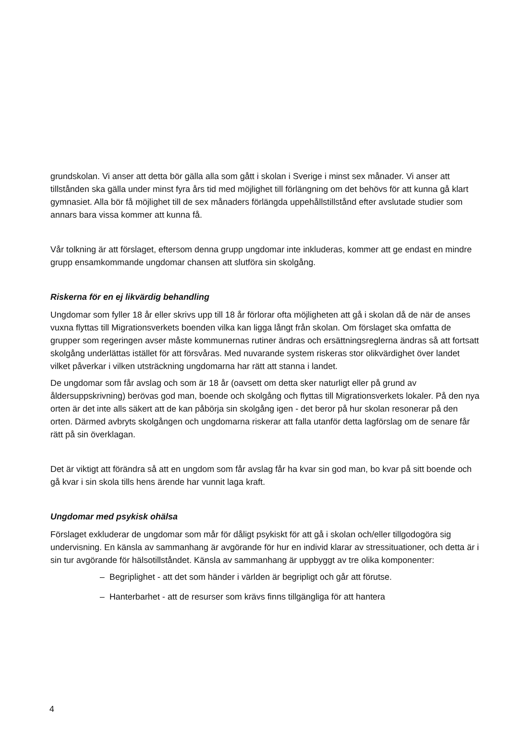grundskolan. Vi anser att detta bör gälla alla som gått i skolan i Sverige i minst sex månader. Vi anser att tillstånden ska gälla under minst fyra års tid med möjlighet till förlängning om det behövs för att kunna gå klart gymnasiet. Alla bör få möjlighet till de sex månaders förlängda uppehållstillstånd efter avslutade studier som annars bara vissa kommer att kunna få.
Vår tolkning är att förslaget, eftersom denna grupp ungdomar inte inkluderas, kommer att ge endast en mindre grupp ensamkommande ungdomar chansen att slutföra sin skolgång.
Riskerna för en ej likvärdig behandling
Ungdomar som fyller 18 år eller skrivs upp till 18 år förlorar ofta möjligheten att gå i skolan då de när de anses vuxna flyttas till Migrationsverkets boenden vilka kan ligga långt från skolan. Om förslaget ska omfatta de grupper som regeringen avser måste kommunernas rutiner ändras och ersättningsreglerna ändras så att fortsatt skolgång underlättas istället för att försvåras. Med nuvarande system riskeras stor olikvärdighet över landet vilket påverkar i vilken utsträckning ungdomarna har rätt att stanna i landet.
De ungdomar som får avslag och som är 18 år (oavsett om detta sker naturligt eller på grund av åldersuppskrivning) berövas god man, boende och skolgång och flyttas till Migrationsverkets lokaler. På den nya orten är det inte alls säkert att de kan påbörja sin skolgång igen - det beror på hur skolan resonerar på den orten. Därmed avbryts skolgången och ungdomarna riskerar att falla utanför detta lagförslag om de senare får rätt på sin överklagan.
Det är viktigt att förändra så att en ungdom som får avslag får ha kvar sin god man, bo kvar på sitt boende och gå kvar i sin skola tills hens ärende har vunnit laga kraft.
Ungdomar med psykisk ohälsa
Förslaget exkluderar de ungdomar som mår för dåligt psykiskt för att gå i skolan och/eller tillgodogöra sig undervisning. En känsla av sammanhang är avgörande för hur en individ klarar av stressituationer, och detta är i sin tur avgörande för hälsotillståndet. Känsla av sammanhang är uppbyggt av tre olika komponenter:
– Begriplighet - att det som händer i världen är begripligt och går att förutse.
– Hanterbarhet - att de resurser som krävs finns tillgängliga för att hantera
4